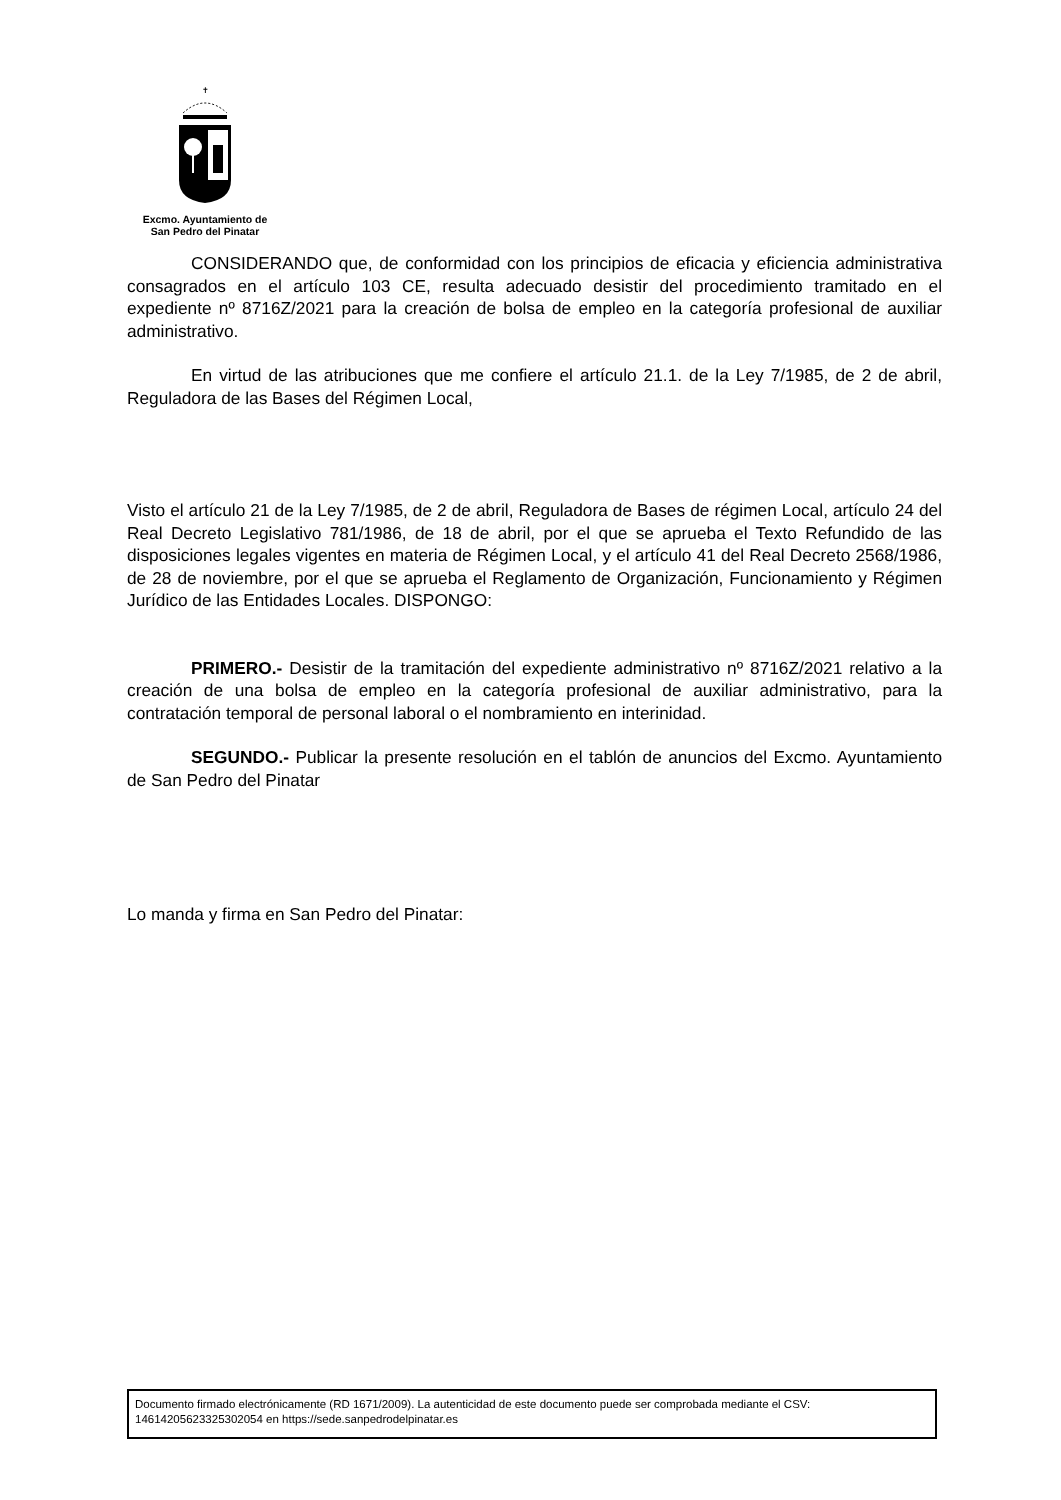✝
Excmo. Ayuntamiento de
San Pedro del Pinatar
CONSIDERANDO que, de conformidad con los principios de eficacia y eficiencia administrativa consagrados en el artículo 103 CE, resulta adecuado desistir del procedimiento tramitado en el expediente nº 8716Z/2021 para la creación de bolsa de empleo en la categoría profesional de auxiliar administrativo.
En virtud de las atribuciones que me confiere el artículo 21.1. de la Ley 7/1985, de 2 de abril, Reguladora de las Bases del Régimen Local,
Visto el artículo 21 de la Ley 7/1985, de 2 de abril, Reguladora de Bases de régimen Local, artículo 24 del Real Decreto Legislativo 781/1986, de 18 de abril, por el que se aprueba el Texto Refundido de las disposiciones legales vigentes en materia de Régimen Local, y el artículo 41 del Real Decreto 2568/1986, de 28 de noviembre, por el que se aprueba el Reglamento de Organización, Funcionamiento y Régimen Jurídico de las Entidades Locales. DISPONGO:
PRIMERO.- Desistir de la tramitación del expediente administrativo nº 8716Z/2021 relativo a la creación de una bolsa de empleo en la categoría profesional de auxiliar administrativo, para la contratación temporal de personal laboral o el nombramiento en interinidad.
SEGUNDO.- Publicar la presente resolución en el tablón de anuncios del Excmo. Ayuntamiento de San Pedro del Pinatar
Lo manda y firma en San Pedro del Pinatar:
Documento firmado electrónicamente (RD 1671/2009). La autenticidad de este documento puede ser comprobada mediante el CSV: 14614205623325302054 en https://sede.sanpedrodelpinatar.es